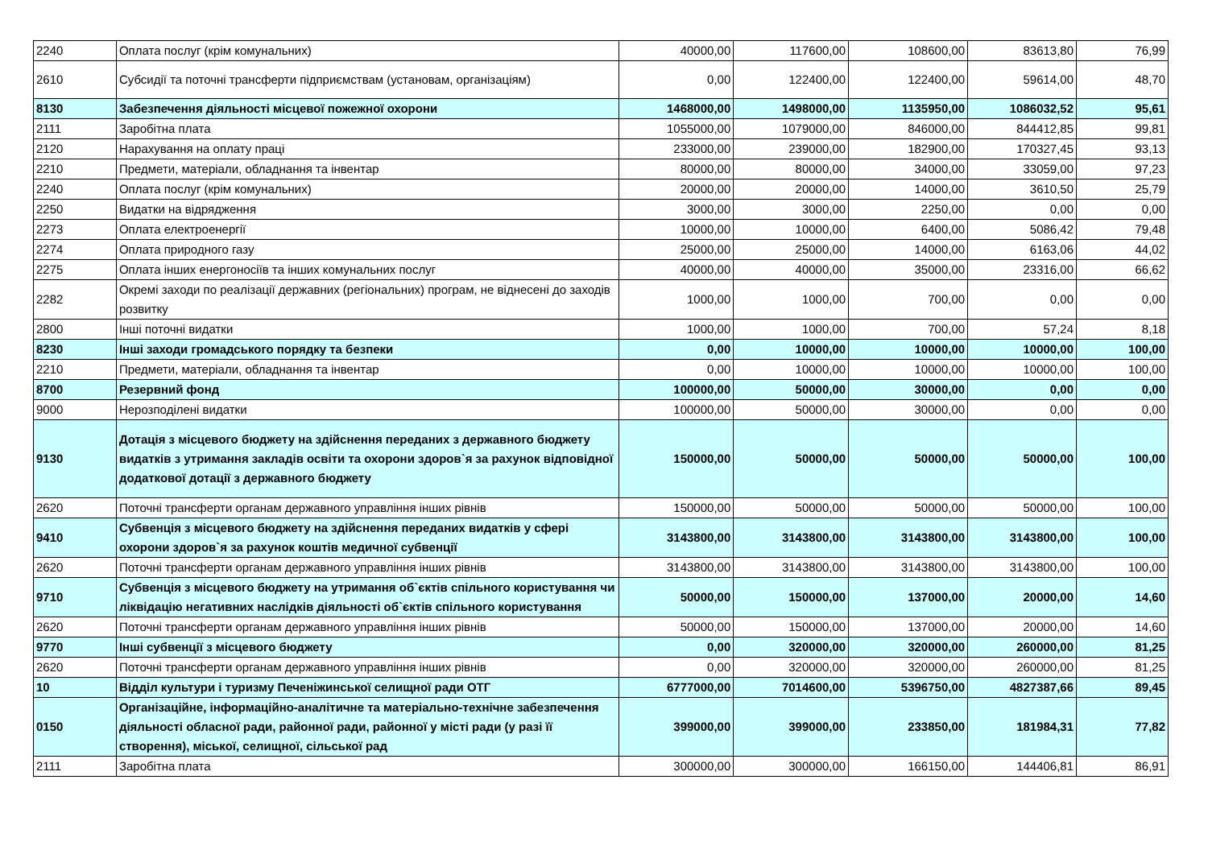| 2240 | Оплата послуг (крім комунальних) | 40000,00 | 117600,00 | 108600,00 | 83613,80 | 76,99 |
| 2610 | Субсидії та поточні трансферти підприємствам (установам, організаціям) | 0,00 | 122400,00 | 122400,00 | 59614,00 | 48,70 |
| 8130 | Забезпечення діяльності місцевої пожежної охорони | 1468000,00 | 1498000,00 | 1135950,00 | 1086032,52 | 95,61 |
| 2111 | Заробітна плата | 1055000,00 | 1079000,00 | 846000,00 | 844412,85 | 99,81 |
| 2120 | Нарахування на оплату праці | 233000,00 | 239000,00 | 182900,00 | 170327,45 | 93,13 |
| 2210 | Предмети, матеріали, обладнання та інвентар | 80000,00 | 80000,00 | 34000,00 | 33059,00 | 97,23 |
| 2240 | Оплата послуг (крім комунальних) | 20000,00 | 20000,00 | 14000,00 | 3610,50 | 25,79 |
| 2250 | Видатки на відрядження | 3000,00 | 3000,00 | 2250,00 | 0,00 | 0,00 |
| 2273 | Оплата електроенергії | 10000,00 | 10000,00 | 6400,00 | 5086,42 | 79,48 |
| 2274 | Оплата природного газу | 25000,00 | 25000,00 | 14000,00 | 6163,06 | 44,02 |
| 2275 | Оплата інших енергоносіїв та інших комунальних послуг | 40000,00 | 40000,00 | 35000,00 | 23316,00 | 66,62 |
| 2282 | Окремі заходи по реалізації державних (регіональних) програм, не віднесені до заходів розвитку | 1000,00 | 1000,00 | 700,00 | 0,00 | 0,00 |
| 2800 | Інші поточні видатки | 1000,00 | 1000,00 | 700,00 | 57,24 | 8,18 |
| 8230 | Інші заходи громадського порядку та безпеки | 0,00 | 10000,00 | 10000,00 | 10000,00 | 100,00 |
| 2210 | Предмети, матеріали, обладнання та інвентар | 0,00 | 10000,00 | 10000,00 | 10000,00 | 100,00 |
| 8700 | Резервний фонд | 100000,00 | 50000,00 | 30000,00 | 0,00 | 0,00 |
| 9000 | Нерозподілені видатки | 100000,00 | 50000,00 | 30000,00 | 0,00 | 0,00 |
| 9130 | Дотація з місцевого бюджету на здійснення переданих з державного бюджету видатків з утримання закладів освіти та охорони здоров`я за рахунок відповідної додаткової дотації з державного бюджету | 150000,00 | 50000,00 | 50000,00 | 50000,00 | 100,00 |
| 2620 | Поточні трансферти органам державного управління інших рівнів | 150000,00 | 50000,00 | 50000,00 | 50000,00 | 100,00 |
| 9410 | Субвенція з місцевого бюджету на здійснення переданих видатків у сфері охорони здоров`я за рахунок коштів медичної субвенції | 3143800,00 | 3143800,00 | 3143800,00 | 3143800,00 | 100,00 |
| 2620 | Поточні трансферти органам державного управління інших рівнів | 3143800,00 | 3143800,00 | 3143800,00 | 3143800,00 | 100,00 |
| 9710 | Субвенція з місцевого бюджету на утримання об`єктів спільного користування чи ліквідацію негативних наслідків діяльності об`єктів спільного користування | 50000,00 | 150000,00 | 137000,00 | 20000,00 | 14,60 |
| 2620 | Поточні трансферти органам державного управління інших рівнів | 50000,00 | 150000,00 | 137000,00 | 20000,00 | 14,60 |
| 9770 | Інші субвенції з місцевого бюджету | 0,00 | 320000,00 | 320000,00 | 260000,00 | 81,25 |
| 2620 | Поточні трансферти органам державного управління інших рівнів | 0,00 | 320000,00 | 320000,00 | 260000,00 | 81,25 |
| 10 | Відділ культури і туризму Печеніжинської селищної ради ОТГ | 6777000,00 | 7014600,00 | 5396750,00 | 4827387,66 | 89,45 |
| 0150 | Організаційне, інформаційно-аналітичне та матеріально-технічне забезпечення діяльності обласної ради, районної ради, районної у місті ради (у разі її створення), міської, селищної, сільської рад | 399000,00 | 399000,00 | 233850,00 | 181984,31 | 77,82 |
| 2111 | Заробітна плата | 300000,00 | 300000,00 | 166150,00 | 144406,81 | 86,91 |